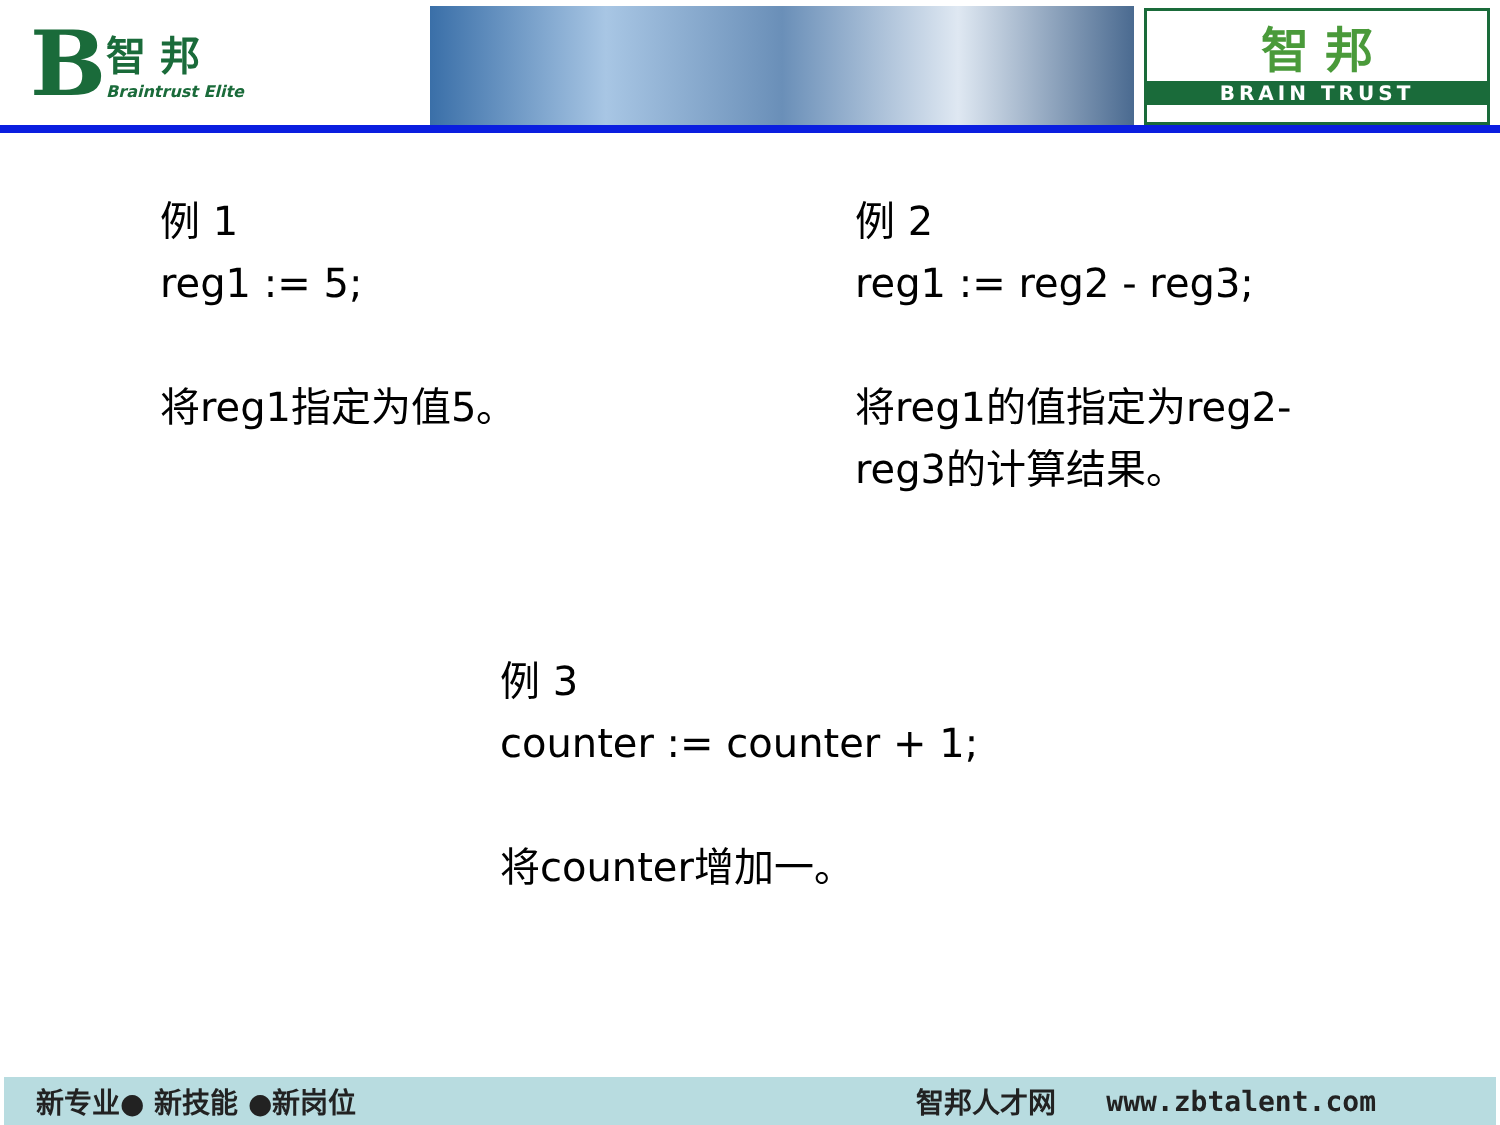B
智 邦
Braintrust Elite
智 邦
BRAIN TRUST
例 1
reg1 := 5;
将reg1指定为值5。
例 2
reg1 := reg2 - reg3;
将reg1的值指定为reg2-reg3的计算结果。
例 3
counter := counter + 1;
将counter增加一。
新专业● 新技能 ●新岗位 智邦人才网 www.zbtalent.com